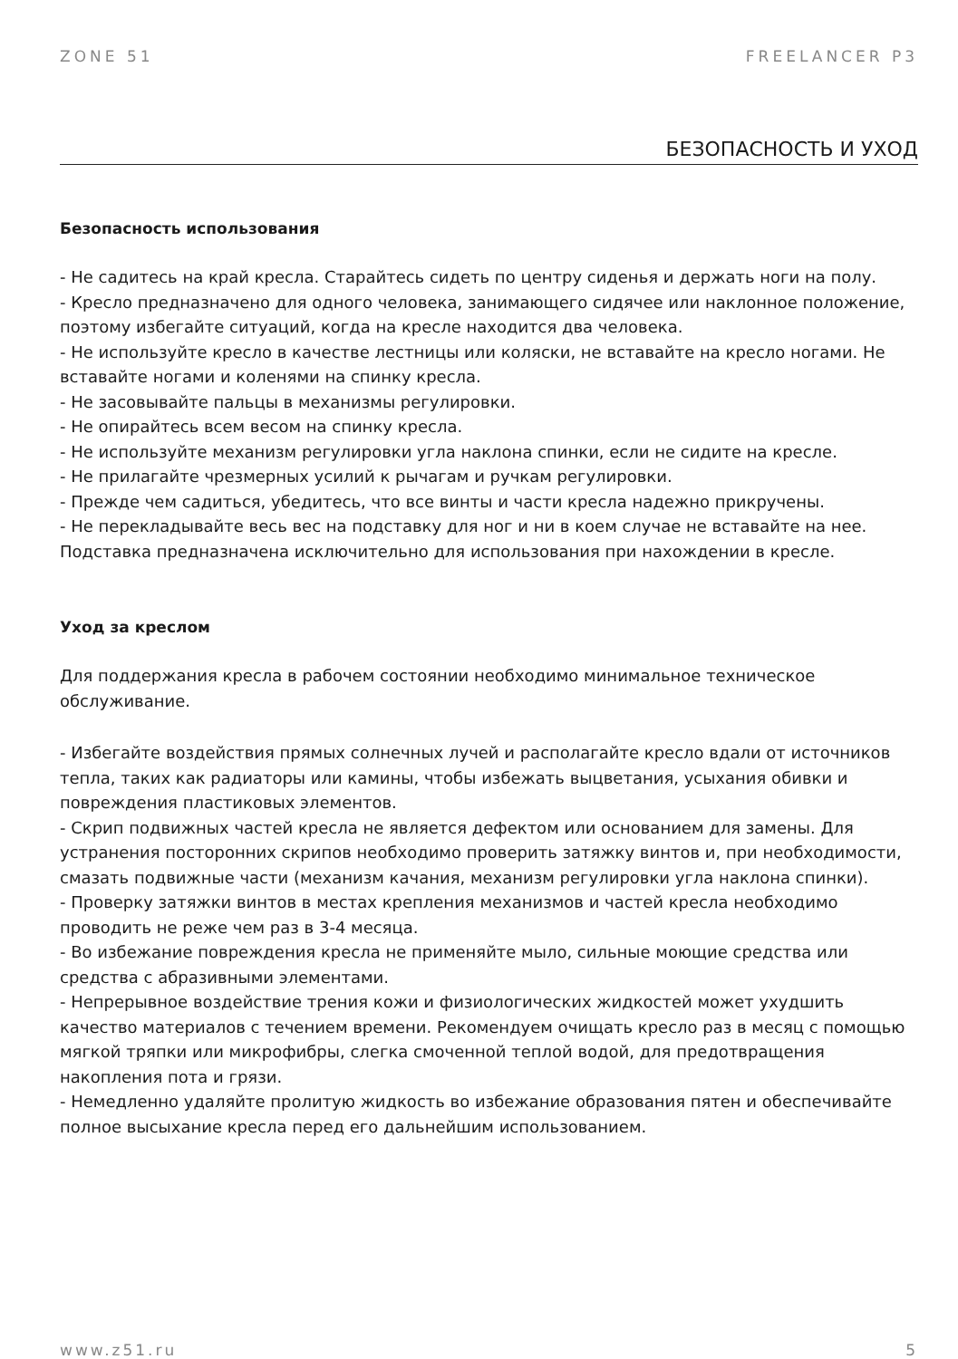ZONE 51 FREELANCER P3
БЕЗОПАСНОСТЬ И УХОД
Безопасность использования
- Не садитесь на край кресла. Старайтесь сидеть по центру сиденья и держать ноги на полу.
- Кресло предназначено для одного человека, занимающего сидячее или наклонное положение, поэтому избегайте ситуаций, когда на кресле находится два человека.
- Не используйте кресло в качестве лестницы или коляски, не вставайте на кресло ногами. Не вставайте ногами и коленями на спинку кресла.
- Не засовывайте пальцы в механизмы регулировки.
- Не опирайтесь всем весом на спинку кресла.
- Не используйте механизм регулировки угла наклона спинки, если не сидите на кресле.
- Не прилагайте чрезмерных усилий к рычагам и ручкам регулировки.
- Прежде чем садиться, убедитесь, что все винты и части кресла надежно прикручены.
- Не перекладывайте весь вес на подставку для ног и ни в коем случае не вставайте на нее. Подставка предназначена исключительно для использования при нахождении в кресле.
Уход за креслом
Для поддержания кресла в рабочем состоянии необходимо минимальное техническое обслуживание.
- Избегайте воздействия прямых солнечных лучей и располагайте кресло вдали от источников тепла, таких как радиаторы или камины, чтобы избежать выцветания, усыхания обивки и повреждения пластиковых элементов.
- Скрип подвижных частей кресла не является дефектом или основанием для замены. Для устранения посторонних скрипов необходимо проверить затяжку винтов и, при необходимости, смазать подвижные части (механизм качания, механизм регулировки угла наклона спинки).
- Проверку затяжки винтов в местах крепления механизмов и частей кресла необходимо проводить не реже чем раз в 3-4 месяца.
- Во избежание повреждения кресла не применяйте мыло, сильные моющие средства или средства с абразивными элементами.
- Непрерывное воздействие трения кожи и физиологических жидкостей может ухудшить качество материалов с течением времени. Рекомендуем очищать кресло раз в месяц с помощью мягкой тряпки или микрофибры, слегка смоченной теплой водой, для предотвращения накопления пота и грязи.
- Немедленно удаляйте пролитую жидкость во избежание образования пятен и обеспечивайте полное высыхание кресла перед его дальнейшим использованием.
www.z51.ru 5